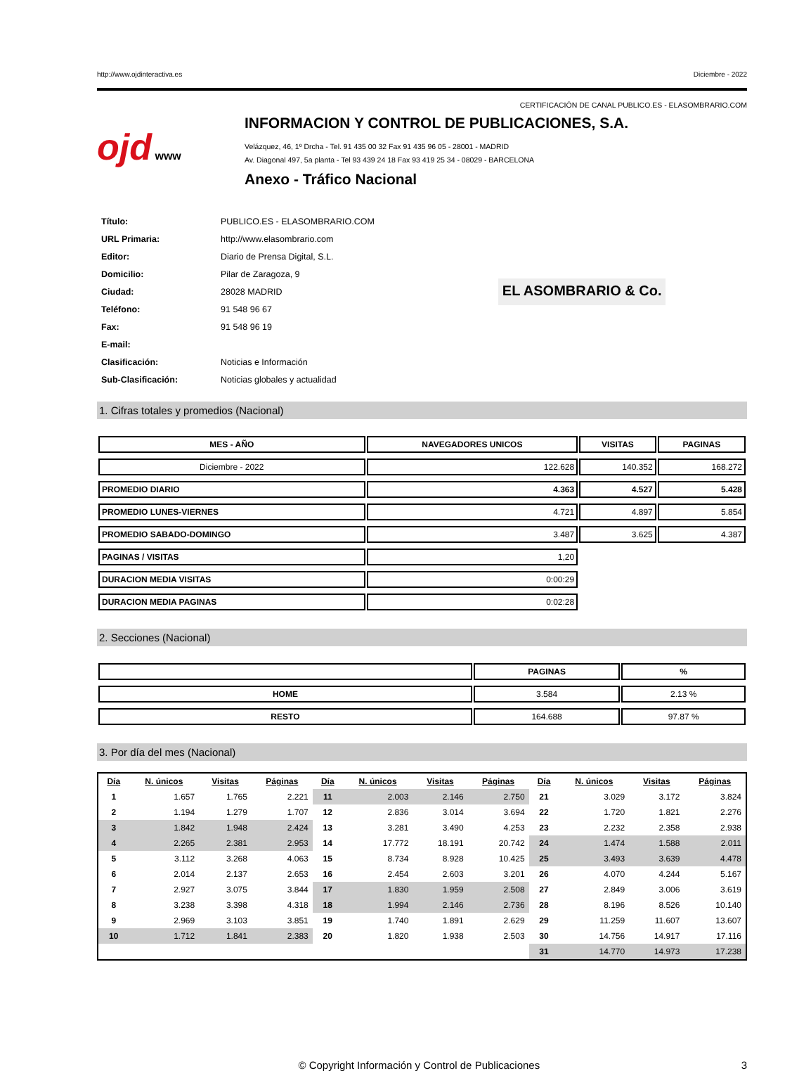http://www.ojdinteractiva.es Diciembre - 2022
CERTIFICACIÓN DE CANAL PUBLICO.ES - ELASOMBRARIO.COM
ojd www
INFORMACION Y CONTROL DE PUBLICACIONES, S.A.
Velázquez, 46, 1º Drcha - Tel. 91 435 00 32 Fax 91 435 96 05 - 28001 - MADRID
Av. Diagonal 497, 5a planta - Tel 93 439 24 18 Fax 93 419 25 34 - 08029 - BARCELONA
Anexo - Tráfico Nacional
| Título: | PUBLICO.ES - ELASOMBRARIO.COM |
| URL Primaria: | http://www.elasombrario.com |
| Editor: | Diario de Prensa Digital, S.L. |
| Domicilio: | Pilar de Zaragoza, 9 |
| Ciudad: | 28028 MADRID |
| Teléfono: | 91 548 96 67 |
| Fax: | 91 548 96 19 |
| E-mail: | |
| Clasificación: | Noticias e Información |
| Sub-Clasificación: | Noticias globales y actualidad |
EL ASOMBRARIO & Co.
1. Cifras totales y promedios (Nacional)
| MES - AÑO | NAVEGADORES UNICOS | VISITAS | PAGINAS |
| --- | --- | --- | --- |
| Diciembre - 2022 | 122.628 | 140.352 | 168.272 |
| PROMEDIO DIARIO | 4.363 | 4.527 | 5.428 |
| PROMEDIO LUNES-VIERNES | 4.721 | 4.897 | 5.854 |
| PROMEDIO SABADO-DOMINGO | 3.487 | 3.625 | 4.387 |
| PAGINAS / VISITAS | 1,20 | | |
| DURACION MEDIA VISITAS | 0:00:29 | | |
| DURACION MEDIA PAGINAS | 0:02:28 | | |
2. Secciones (Nacional)
| | PAGINAS | % |
| --- | --- | --- |
| HOME | 3.584 | 2.13 % |
| RESTO | 164.688 | 97.87 % |
3. Por día del mes (Nacional)
| Día | N. únicos | Visitas | Páginas | Día | N. únicos | Visitas | Páginas | Día | N. únicos | Visitas | Páginas |
| --- | --- | --- | --- | --- | --- | --- | --- | --- | --- | --- | --- |
| 1 | 1.657 | 1.765 | 2.221 | 11 | 2.003 | 2.146 | 2.750 | 21 | 3.029 | 3.172 | 3.824 |
| 2 | 1.194 | 1.279 | 1.707 | 12 | 2.836 | 3.014 | 3.694 | 22 | 1.720 | 1.821 | 2.276 |
| 3 | 1.842 | 1.948 | 2.424 | 13 | 3.281 | 3.490 | 4.253 | 23 | 2.232 | 2.358 | 2.938 |
| 4 | 2.265 | 2.381 | 2.953 | 14 | 17.772 | 18.191 | 20.742 | 24 | 1.474 | 1.588 | 2.011 |
| 5 | 3.112 | 3.268 | 4.063 | 15 | 8.734 | 8.928 | 10.425 | 25 | 3.493 | 3.639 | 4.478 |
| 6 | 2.014 | 2.137 | 2.653 | 16 | 2.454 | 2.603 | 3.201 | 26 | 4.070 | 4.244 | 5.167 |
| 7 | 2.927 | 3.075 | 3.844 | 17 | 1.830 | 1.959 | 2.508 | 27 | 2.849 | 3.006 | 3.619 |
| 8 | 3.238 | 3.398 | 4.318 | 18 | 1.994 | 2.146 | 2.736 | 28 | 8.196 | 8.526 | 10.140 |
| 9 | 2.969 | 3.103 | 3.851 | 19 | 1.740 | 1.891 | 2.629 | 29 | 11.259 | 11.607 | 13.607 |
| 10 | 1.712 | 1.841 | 2.383 | 20 | 1.820 | 1.938 | 2.503 | 30 | 14.756 | 14.917 | 17.116 |
| | | | | | | | | 31 | 14.770 | 14.973 | 17.238 |
© Copyright Información y Control de Publicaciones 3